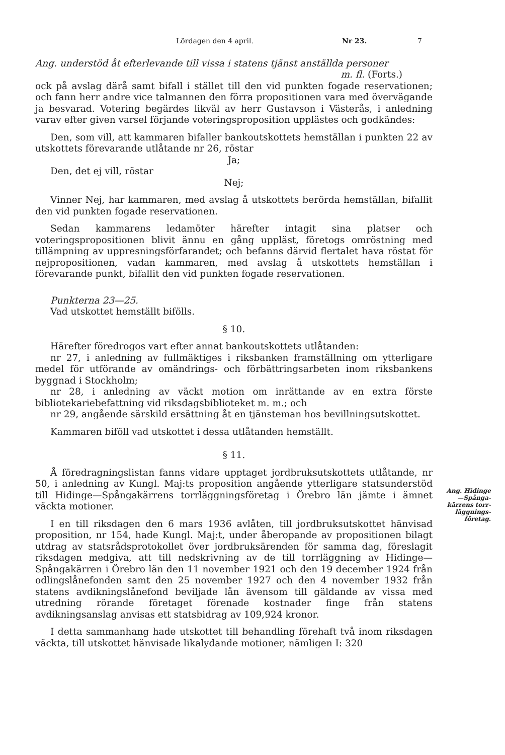Lördagen den 4 april. Nr 23. 7
Ang. understöd åt efterlevande till vissa i statens tjänst anställda personer
m. fl. (Forts.)
ock på avslag därå samt bifall i stället till den vid punkten fogade reservationen; och fann herr andre vice talmannen den förra propositionen vara med övervägande ja besvarad. Votering begärdes likväl av herr Gustavson i Västerås, i anledning varav efter given varsel förjande voteringsproposition upplästes och godkändes:
Den, som vill, att kammaren bifaller bankoutskottets hemställan i punkten 22 av utskottets förevarande utlåtande nr 26, röstar
Ja;
Den, det ej vill, röstar
Nej;
Vinner Nej, har kammaren, med avslag å utskottets berörda hemställan, bifallit den vid punkten fogade reservationen.
Sedan kammarens ledamöter härefter intagit sina platser och voteringspropositionen blivit ännu en gång uppläst, företogs omröstning med tillämpning av uppresningsförfarandet; och befanns därvid flertalet hava röstat för nejpropositionen, vadan kammaren, med avslag å utskottets hemställan i förevarande punkt, bifallit den vid punkten fogade reservationen.
Punkterna 23—25.
Vad utskottet hemställt bifölls.
§ 10.
Härefter föredrogos vart efter annat bankoutskottets utlåtanden:
nr 27, i anledning av fullmäktiges i riksbanken framställning om ytterligare medel för utförande av omändrings- och förbättringsarbeten inom riksbankens byggnad i Stockholm;
nr 28, i anledning av väckt motion om inrättande av en extra förste bibliotekariebefattning vid riksdagsbiblioteket m. m.; och
nr 29, angående särskild ersättning åt en tjänsteman hos bevillningsutskottet.
Kammaren biföll vad utskottet i dessa utlåtanden hemställt.
§ 11.
Å föredragningslistan fanns vidare upptaget jordbruksutskottets utlåtande, nr 50, i anledning av Kungl. Maj:ts proposition angående ytterligare statsunderstöd till Hidinge—Spångakärrens torrläggningsföretag i Örebro län jämte i ämnet väckta motioner.
I en till riksdagen den 6 mars 1936 avlåten, till jordbruksutskottet hänvisad proposition, nr 154, hade Kungl. Maj:t, under åberopande av propositionen bilagt utdrag av statsrådsprotokollet över jordbruksärenden för samma dag, föreslagit riksdagen medgiva, att till nedskrivning av de till torrläggning av Hidinge—Spångakärren i Örebro län den 11 november 1921 och den 19 december 1924 från odlingslånefonden samt den 25 november 1927 och den 4 november 1932 från statens avdikningslånefond beviljade lån ävensom till gäldande av vissa med utredning rörande företaget förenade kostnader finge från statens avdikningsanslag anvisas ett statsbidrag av 109,924 kronor.
I detta sammanhang hade utskottet till behandling förehaft två inom riksdagen väckta, till utskottet hänvisade likalydande motioner, nämligen I: 320
Ang. Hidinge
—Spånga-
kärrens torr-
läggnings-
företag.